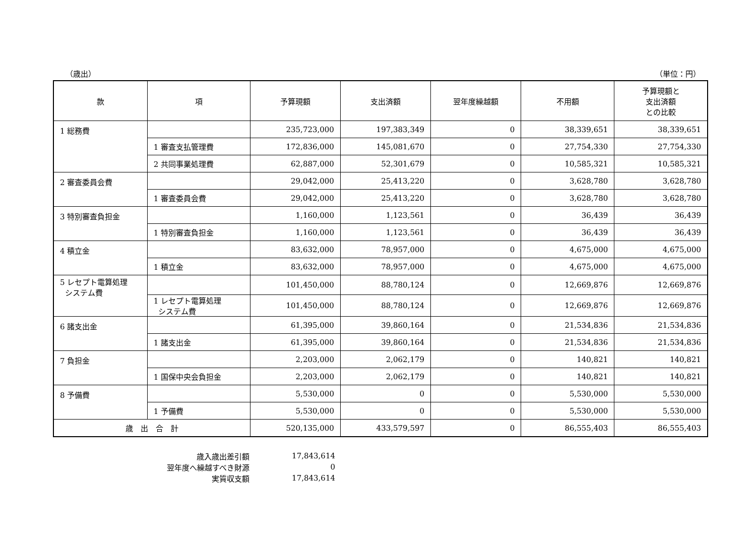（歳出） （単位：円）
| 款 | 項 | 予算現額 | 支出済額 | 翌年度繰越額 | 不用額 | 予算現額と 支出済額 との比較 |
| --- | --- | --- | --- | --- | --- | --- |
| 1 総務費 | | 235,723,000 | 197,383,349 | 0 | 38,339,651 | 38,339,651 |
| | 1 審査支払管理費 | 172,836,000 | 145,081,670 | 0 | 27,754,330 | 27,754,330 |
| | 2 共同事業処理費 | 62,887,000 | 52,301,679 | 0 | 10,585,321 | 10,585,321 |
| 2 審査委員会費 | | 29,042,000 | 25,413,220 | 0 | 3,628,780 | 3,628,780 |
| | 1 審査委員会費 | 29,042,000 | 25,413,220 | 0 | 3,628,780 | 3,628,780 |
| 3 特別審査負担金 | | 1,160,000 | 1,123,561 | 0 | 36,439 | 36,439 |
| | 1 特別審査負担金 | 1,160,000 | 1,123,561 | 0 | 36,439 | 36,439 |
| 4 積立金 | | 83,632,000 | 78,957,000 | 0 | 4,675,000 | 4,675,000 |
| | 1 積立金 | 83,632,000 | 78,957,000 | 0 | 4,675,000 | 4,675,000 |
| 5 レセプト電算処理 システム費 | | 101,450,000 | 88,780,124 | 0 | 12,669,876 | 12,669,876 |
| | 1 レセプト電算処理 システム費 | 101,450,000 | 88,780,124 | 0 | 12,669,876 | 12,669,876 |
| 6 諸支出金 | | 61,395,000 | 39,860,164 | 0 | 21,534,836 | 21,534,836 |
| | 1 諸支出金 | 61,395,000 | 39,860,164 | 0 | 21,534,836 | 21,534,836 |
| 7 負担金 | | 2,203,000 | 2,062,179 | 0 | 140,821 | 140,821 |
| | 1 国保中央会負担金 | 2,203,000 | 2,062,179 | 0 | 140,821 | 140,821 |
| 8 予備費 | | 5,530,000 | 0 | 0 | 5,530,000 | 5,530,000 |
| | 1 予備費 | 5,530,000 | 0 | 0 | 5,530,000 | 5,530,000 |
| 歳 出 合 計 | | 520,135,000 | 433,579,597 | 0 | 86,555,403 | 86,555,403 |
| 歳入歳出差引額 | 17,843,614 |
| 翌年度へ繰越すべき財源 | 0 |
| 実質収支額 | 17,843,614 |